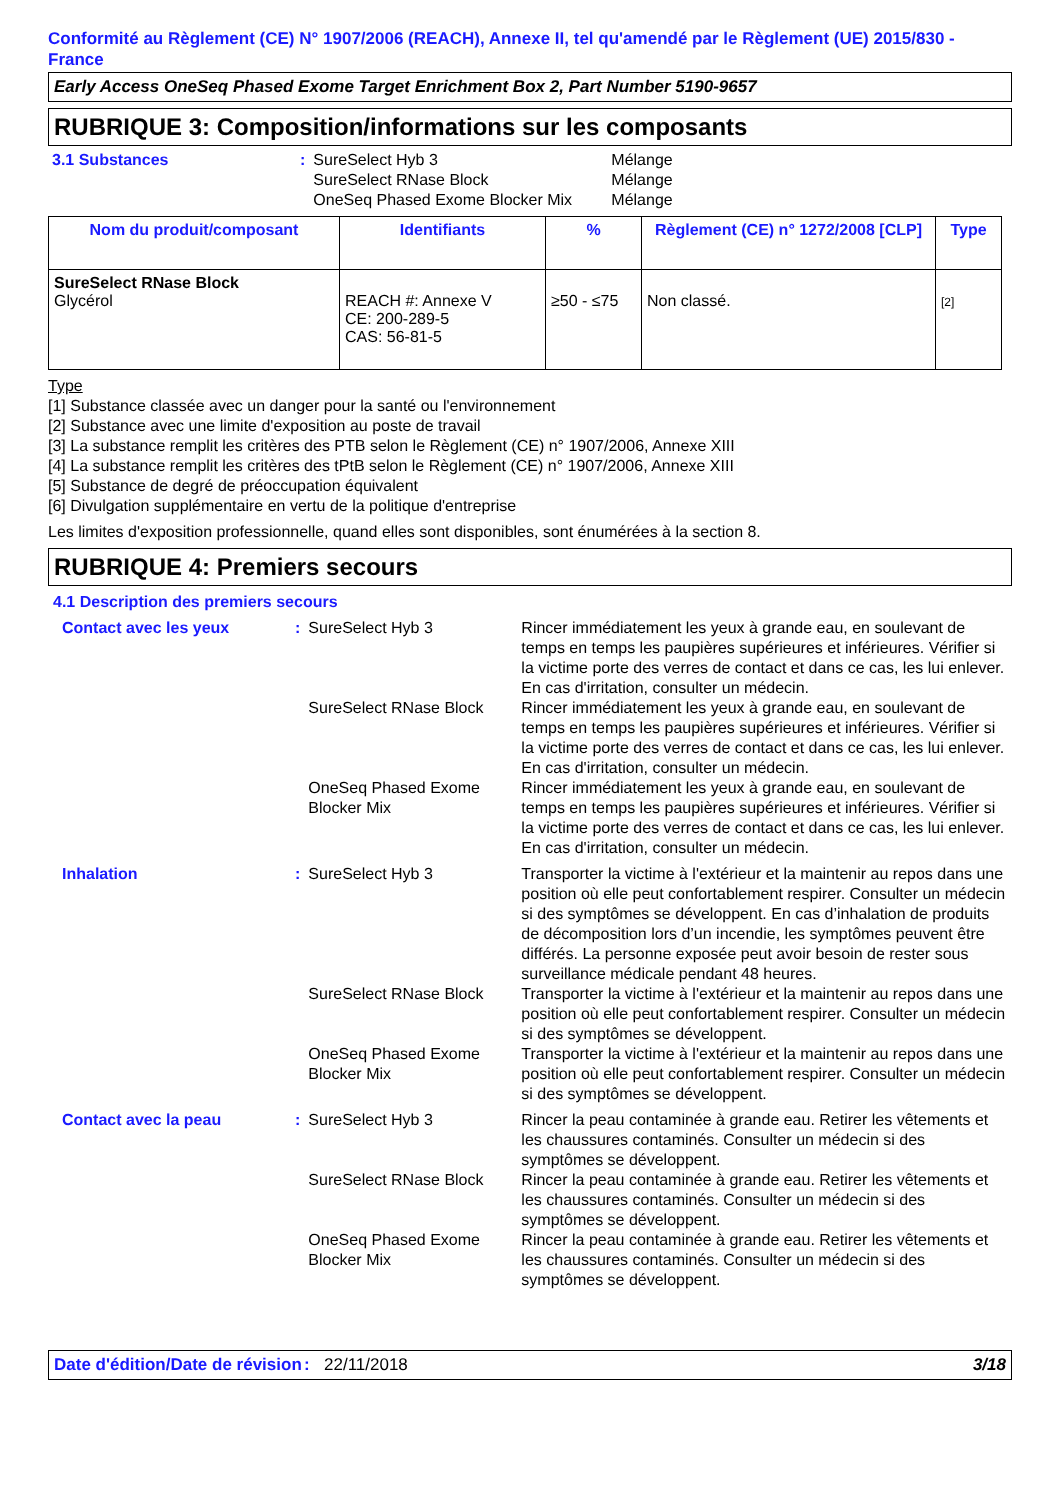Conformité au Règlement (CE) N° 1907/2006 (REACH), Annexe II, tel qu'amendé par le Règlement (UE) 2015/830 - France
Early Access OneSeq Phased Exome Target Enrichment Box 2, Part Number 5190-9657
RUBRIQUE 3: Composition/informations sur les composants
| 3.1 Substances | : | SureSelect Hyb 3 SureSelect RNase Block OneSeq Phased Exome Blocker Mix | Mélange Mélange Mélange |
| Nom du produit/composant | Identifiants | % | Règlement (CE) n° 1272/2008 [CLP] | Type |
| --- | --- | --- | --- | --- |
| SureSelect RNase Block Glycérol | REACH #: Annexe V CE: 200-289-5 CAS: 56-81-5 | ≥50 - ≤75 | Non classé. | [2] |
Type
[1] Substance classée avec un danger pour la santé ou l'environnement
[2] Substance avec une limite d'exposition au poste de travail
[3] La substance remplit les critères des PTB selon le Règlement (CE) n° 1907/2006, Annexe XIII
[4] La substance remplit les critères des tPtB selon le Règlement (CE) n° 1907/2006, Annexe XIII
[5] Substance de degré de préoccupation équivalent
[6] Divulgation supplémentaire en vertu de la politique d'entreprise
Les limites d'exposition professionnelle, quand elles sont disponibles, sont énumérées à la section 8.
RUBRIQUE 4: Premiers secours
4.1 Description des premiers secours
| Contact avec les yeux | : | SureSelect Hyb 3 | Rincer immédiatement les yeux à grande eau, en soulevant de temps en temps les paupières supérieures et inférieures. Vérifier si la victime porte des verres de contact et dans ce cas, les lui enlever. En cas d'irritation, consulter un médecin. |
| | | SureSelect RNase Block | Rincer immédiatement les yeux à grande eau, en soulevant de temps en temps les paupières supérieures et inférieures. Vérifier si la victime porte des verres de contact et dans ce cas, les lui enlever. En cas d'irritation, consulter un médecin. |
| | | OneSeq Phased Exome Blocker Mix | Rincer immédiatement les yeux à grande eau, en soulevant de temps en temps les paupières supérieures et inférieures. Vérifier si la victime porte des verres de contact et dans ce cas, les lui enlever. En cas d'irritation, consulter un médecin. |
| Inhalation | : | SureSelect Hyb 3 | Transporter la victime à l'extérieur et la maintenir au repos dans une position où elle peut confortablement respirer. Consulter un médecin si des symptômes se développent. En cas d’inhalation de produits de décomposition lors d’un incendie, les symptômes peuvent être différés. La personne exposée peut avoir besoin de rester sous surveillance médicale pendant 48 heures. |
| | | SureSelect RNase Block | Transporter la victime à l'extérieur et la maintenir au repos dans une position où elle peut confortablement respirer. Consulter un médecin si des symptômes se développent. |
| | | OneSeq Phased Exome Blocker Mix | Transporter la victime à l'extérieur et la maintenir au repos dans une position où elle peut confortablement respirer. Consulter un médecin si des symptômes se développent. |
| Contact avec la peau | : | SureSelect Hyb 3 | Rincer la peau contaminée à grande eau. Retirer les vêtements et les chaussures contaminés. Consulter un médecin si des symptômes se développent. |
| | | SureSelect RNase Block | Rincer la peau contaminée à grande eau. Retirer les vêtements et les chaussures contaminés. Consulter un médecin si des symptômes se développent. |
| | | OneSeq Phased Exome Blocker Mix | Rincer la peau contaminée à grande eau. Retirer les vêtements et les chaussures contaminés. Consulter un médecin si des symptômes se développent. |
Date d'édition/Date de révision
: 22/11/2018 3/18